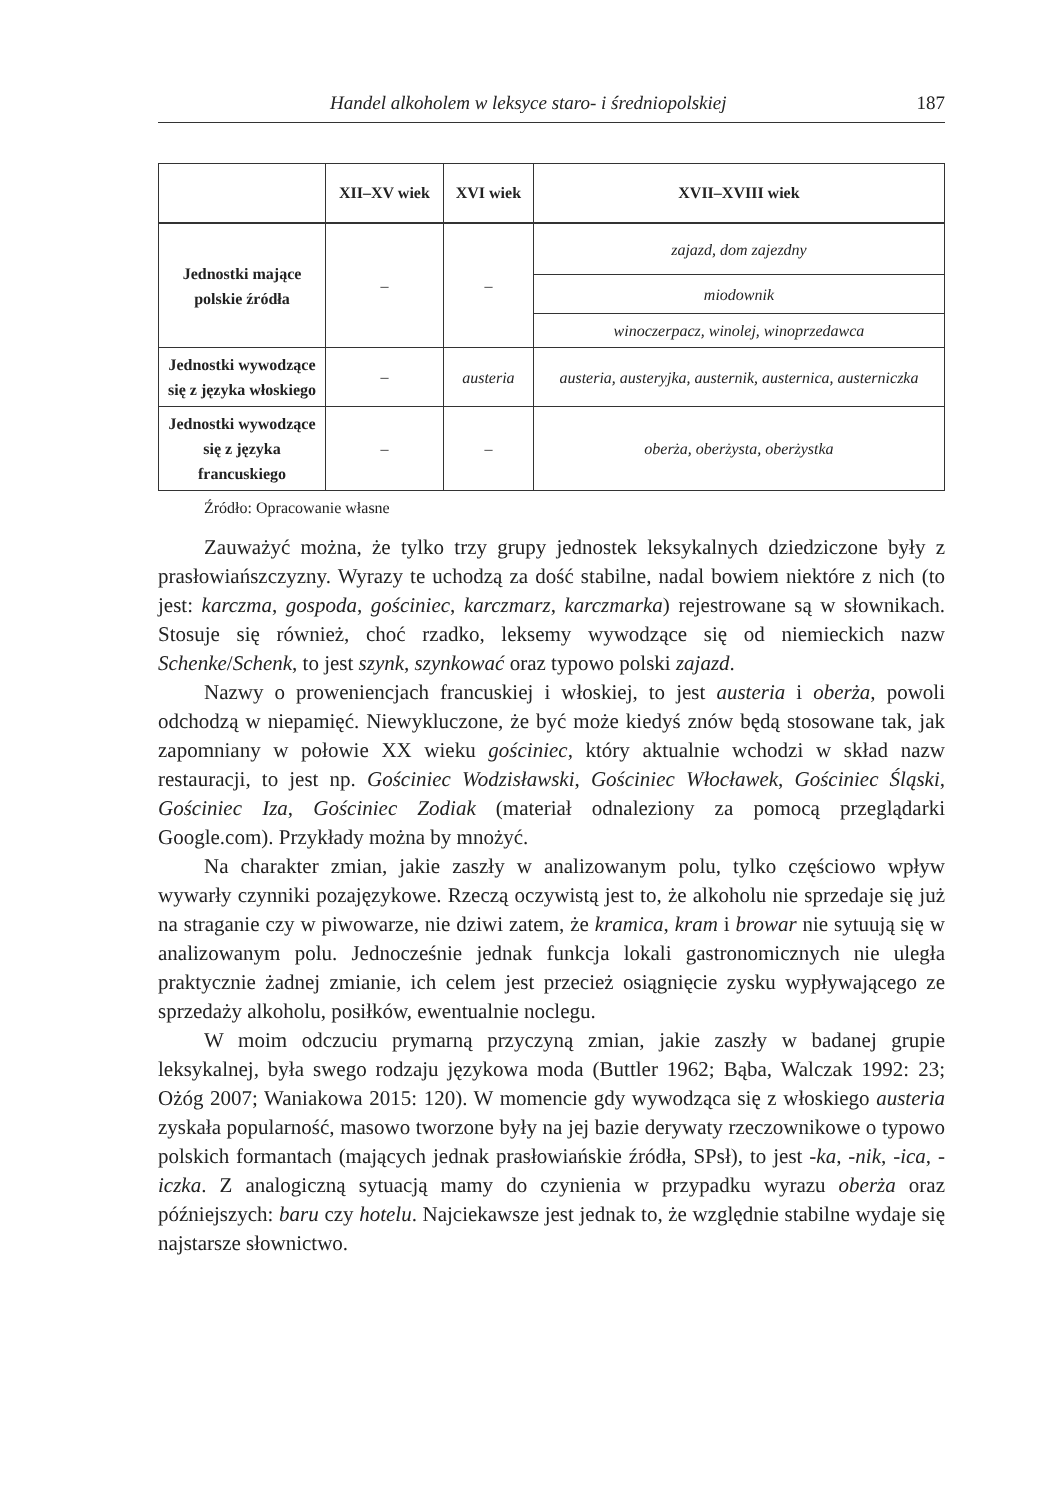Handel alkoholem w leksyce staro- i średniopolskiej 187
| | XII–XV wiek | XVI wiek | XVII–XVIII wiek |
| --- | --- | --- | --- |
| Jednostki mające polskie źródła | – | – | zajazd, dom zajezdny |
| | | | miodownik |
| | | | winoczerpacz, winolej, winoprzedawca |
| Jednostki wywodzące się z języka włoskiego | – | austeria | austeria, austeryjka, austernik, austernica, austerniczka |
| Jednostki wywodzące się z języka francuskiego | – | – | oberża, oberżysta, oberżystka |
Źródło: Opracowanie własne
Zauważyć można, że tylko trzy grupy jednostek leksykalnych dziedziczone były z prasłowiańszczyzny. Wyrazy te uchodzą za dość stabilne, nadal bowiem niektóre z nich (to jest: karczma, gospoda, gościniec, karczmarz, karczmarka) rejestrowane są w słownikach. Stosuje się również, choć rzadko, leksemy wywodzące się od niemieckich nazw Schenke/Schenk, to jest szynk, szynkować oraz typowo polski zajazd.
Nazwy o proweniencjach francuskiej i włoskiej, to jest austeria i oberża, powoli odchodzą w niepamięć. Niewykluczone, że być może kiedyś znów będą stosowane tak, jak zapomniany w połowie XX wieku gościniec, który aktualnie wchodzi w skład nazw restauracji, to jest np. Gościniec Wodzisławski, Gościniec Włocławek, Gościniec Śląski, Gościniec Iza, Gościniec Zodiak (materiał odnaleziony za pomocą przeglądarki Google.com). Przykłady można by mnożyć.
Na charakter zmian, jakie zaszły w analizowanym polu, tylko częściowo wpływ wywarły czynniki pozajęzykowe. Rzeczą oczywistą jest to, że alkoholu nie sprzedaje się już na straganie czy w piwowarze, nie dziwi zatem, że kramica, kram i browar nie sytuują się w analizowanym polu. Jednocześnie jednak funkcja lokali gastronomicznych nie uległa praktycznie żadnej zmianie, ich celem jest przecież osiągnięcie zysku wypływającego ze sprzedaży alkoholu, posiłków, ewentualnie noclegu.
W moim odczuciu prymarną przyczyną zmian, jakie zaszły w badanej grupie leksykalnej, była swego rodzaju językowa moda (Buttler 1962; Bąba, Walczak 1992: 23; Ożóg 2007; Waniakowa 2015: 120). W momencie gdy wywodząca się z włoskiego austeria zyskała popularność, masowo tworzone były na jej bazie derywaty rzeczownikowe o typowo polskich formantach (mających jednak prasłowiańskie źródła, SPsł), to jest -ka, -nik, -ica, -iczka. Z analogiczną sytuacją mamy do czynienia w przypadku wyrazu oberża oraz późniejszych: baru czy hotelu. Najciekawsze jest jednak to, że względnie stabilne wydaje się najstarsze słownictwo.